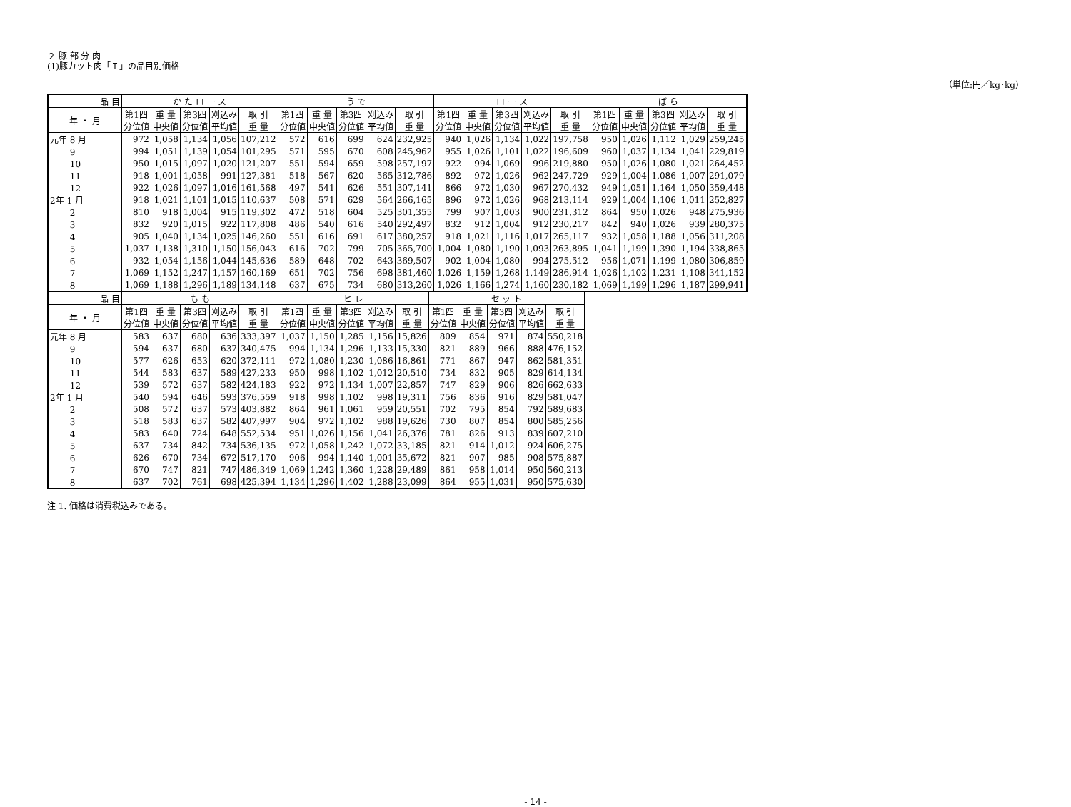２ 豚 部 分 肉
(1)豚カット肉「Ｉ」の品目別価格
（単位:円／kg･kg）
| 品 目 | か た ロ ー ス | | | | | う で | | | | | ロ ー ス | | | | | ば ら | | | | |
| --- | --- | --- | --- | --- | --- | --- | --- | --- | --- | --- | --- | --- | --- | --- | --- | --- | --- | --- | --- | --- |
| 年 ・ 月 | 第1四 分位値 | 重 量 中央値 | 第3四 分位値 | 刈込み 平均値 | 取 引 重 量 | 第1四 分位値 | 重 量 中央値 | 第3四 分位値 | 刈込み 平均値 | 取 引 重 量 | 第1四 分位値 | 重 量 中央値 | 第3四 分位値 | 刈込み 平均値 | 取 引 重 量 | 第1四 分位値 | 重 量 中央値 | 第3四 分位値 | 刈込み 平均値 | 取 引 重 量 |
| 元年 8 月 | 972 | 1,058 | 1,134 | 1,056 | 107,212 | 572 | 616 | 699 | 624 | 232,925 | 940 | 1,026 | 1,134 | 1,022 | 197,758 | 950 | 1,026 | 1,112 | 1,029 | 259,245 |
| 9 | 994 | 1,051 | 1,139 | 1,054 | 101,295 | 571 | 595 | 670 | 608 | 245,962 | 955 | 1,026 | 1,101 | 1,022 | 196,609 | 960 | 1,037 | 1,134 | 1,041 | 229,819 |
| 10 | 950 | 1,015 | 1,097 | 1,020 | 121,207 | 551 | 594 | 659 | 598 | 257,197 | 922 | 994 | 1,069 | 996 | 219,880 | 950 | 1,026 | 1,080 | 1,021 | 264,452 |
| 11 | 918 | 1,001 | 1,058 | 991 | 127,381 | 518 | 567 | 620 | 565 | 312,786 | 892 | 972 | 1,026 | 962 | 247,729 | 929 | 1,004 | 1,086 | 1,007 | 291,079 |
| 12 | 922 | 1,026 | 1,097 | 1,016 | 161,568 | 497 | 541 | 626 | 551 | 307,141 | 866 | 972 | 1,030 | 967 | 270,432 | 949 | 1,051 | 1,164 | 1,050 | 359,448 |
| 2年 1 月 | 918 | 1,021 | 1,101 | 1,015 | 110,637 | 508 | 571 | 629 | 564 | 266,165 | 896 | 972 | 1,026 | 968 | 213,114 | 929 | 1,004 | 1,106 | 1,011 | 252,827 |
| 2 | 810 | 918 | 1,004 | 915 | 119,302 | 472 | 518 | 604 | 525 | 301,355 | 799 | 907 | 1,003 | 900 | 231,312 | 864 | 950 | 1,026 | 948 | 275,936 |
| 3 | 832 | 920 | 1,015 | 922 | 117,808 | 486 | 540 | 616 | 540 | 292,497 | 832 | 912 | 1,004 | 912 | 230,217 | 842 | 940 | 1,026 | 939 | 280,375 |
| 4 | 905 | 1,040 | 1,134 | 1,025 | 146,260 | 551 | 616 | 691 | 617 | 380,257 | 918 | 1,021 | 1,116 | 1,017 | 265,117 | 932 | 1,058 | 1,188 | 1,056 | 311,208 |
| 5 | 1,037 | 1,138 | 1,310 | 1,150 | 156,043 | 616 | 702 | 799 | 705 | 365,700 | 1,004 | 1,080 | 1,190 | 1,093 | 263,895 | 1,041 | 1,199 | 1,390 | 1,194 | 338,865 |
| 6 | 932 | 1,054 | 1,156 | 1,044 | 145,636 | 589 | 648 | 702 | 643 | 369,507 | 902 | 1,004 | 1,080 | 994 | 275,512 | 956 | 1,071 | 1,199 | 1,080 | 306,859 |
| 7 | 1,069 | 1,152 | 1,247 | 1,157 | 160,169 | 651 | 702 | 756 | 698 | 381,460 | 1,026 | 1,159 | 1,268 | 1,149 | 286,914 | 1,026 | 1,102 | 1,231 | 1,108 | 341,152 |
| 8 | 1,069 | 1,188 | 1,296 | 1,189 | 134,148 | 637 | 675 | 734 | 680 | 313,260 | 1,026 | 1,166 | 1,274 | 1,160 | 230,182 | 1,069 | 1,199 | 1,296 | 1,187 | 299,941 |
| 品 目 | も も | | | | | ヒ レ | | | | | セ ッ ト | | | | |
| --- | --- | --- | --- | --- | --- | --- | --- | --- | --- | --- | --- | --- | --- | --- | --- |
| 年 ・ 月 | 第1四 分位値 | 重 量 中央値 | 第3四 分位値 | 刈込み 平均値 | 取 引 重 量 | 第1四 分位値 | 重 量 中央値 | 第3四 分位値 | 刈込み 平均値 | 取 引 重 量 | 第1四 分位値 | 重 量 中央値 | 第3四 分位値 | 刈込み 平均値 | 取 引 重 量 |
| 元年 8 月 | 583 | 637 | 680 | 636 | 333,397 | 1,037 | 1,150 | 1,285 | 1,156 | 15,826 | 809 | 854 | 971 | 874 | 550,218 |
| 9 | 594 | 637 | 680 | 637 | 340,475 | 994 | 1,134 | 1,296 | 1,133 | 15,330 | 821 | 889 | 966 | 888 | 476,152 |
| 10 | 577 | 626 | 653 | 620 | 372,111 | 972 | 1,080 | 1,230 | 1,086 | 16,861 | 771 | 867 | 947 | 862 | 581,351 |
| 11 | 544 | 583 | 637 | 589 | 427,233 | 950 | 998 | 1,102 | 1,012 | 20,510 | 734 | 832 | 905 | 829 | 614,134 |
| 12 | 539 | 572 | 637 | 582 | 424,183 | 922 | 972 | 1,134 | 1,007 | 22,857 | 747 | 829 | 906 | 826 | 662,633 |
| 2年 1 月 | 540 | 594 | 646 | 593 | 376,559 | 918 | 998 | 1,102 | 998 | 19,311 | 756 | 836 | 916 | 829 | 581,047 |
| 2 | 508 | 572 | 637 | 573 | 403,882 | 864 | 961 | 1,061 | 959 | 20,551 | 702 | 795 | 854 | 792 | 589,683 |
| 3 | 518 | 583 | 637 | 582 | 407,997 | 904 | 972 | 1,102 | 988 | 19,626 | 730 | 807 | 854 | 800 | 585,256 |
| 4 | 583 | 640 | 724 | 648 | 552,534 | 951 | 1,026 | 1,156 | 1,041 | 26,376 | 781 | 826 | 913 | 839 | 607,210 |
| 5 | 637 | 734 | 842 | 734 | 536,135 | 972 | 1,058 | 1,242 | 1,072 | 33,185 | 821 | 914 | 1,012 | 924 | 606,275 |
| 6 | 626 | 670 | 734 | 672 | 517,170 | 906 | 994 | 1,140 | 1,001 | 35,672 | 821 | 907 | 985 | 908 | 575,887 |
| 7 | 670 | 747 | 821 | 747 | 486,349 | 1,069 | 1,242 | 1,360 | 1,228 | 29,489 | 861 | 958 | 1,014 | 950 | 560,213 |
| 8 | 637 | 702 | 761 | 698 | 425,394 | 1,134 | 1,296 | 1,402 | 1,288 | 23,099 | 864 | 955 | 1,031 | 950 | 575,630 |
注 1. 価格は消費税込みである。
- 14 -